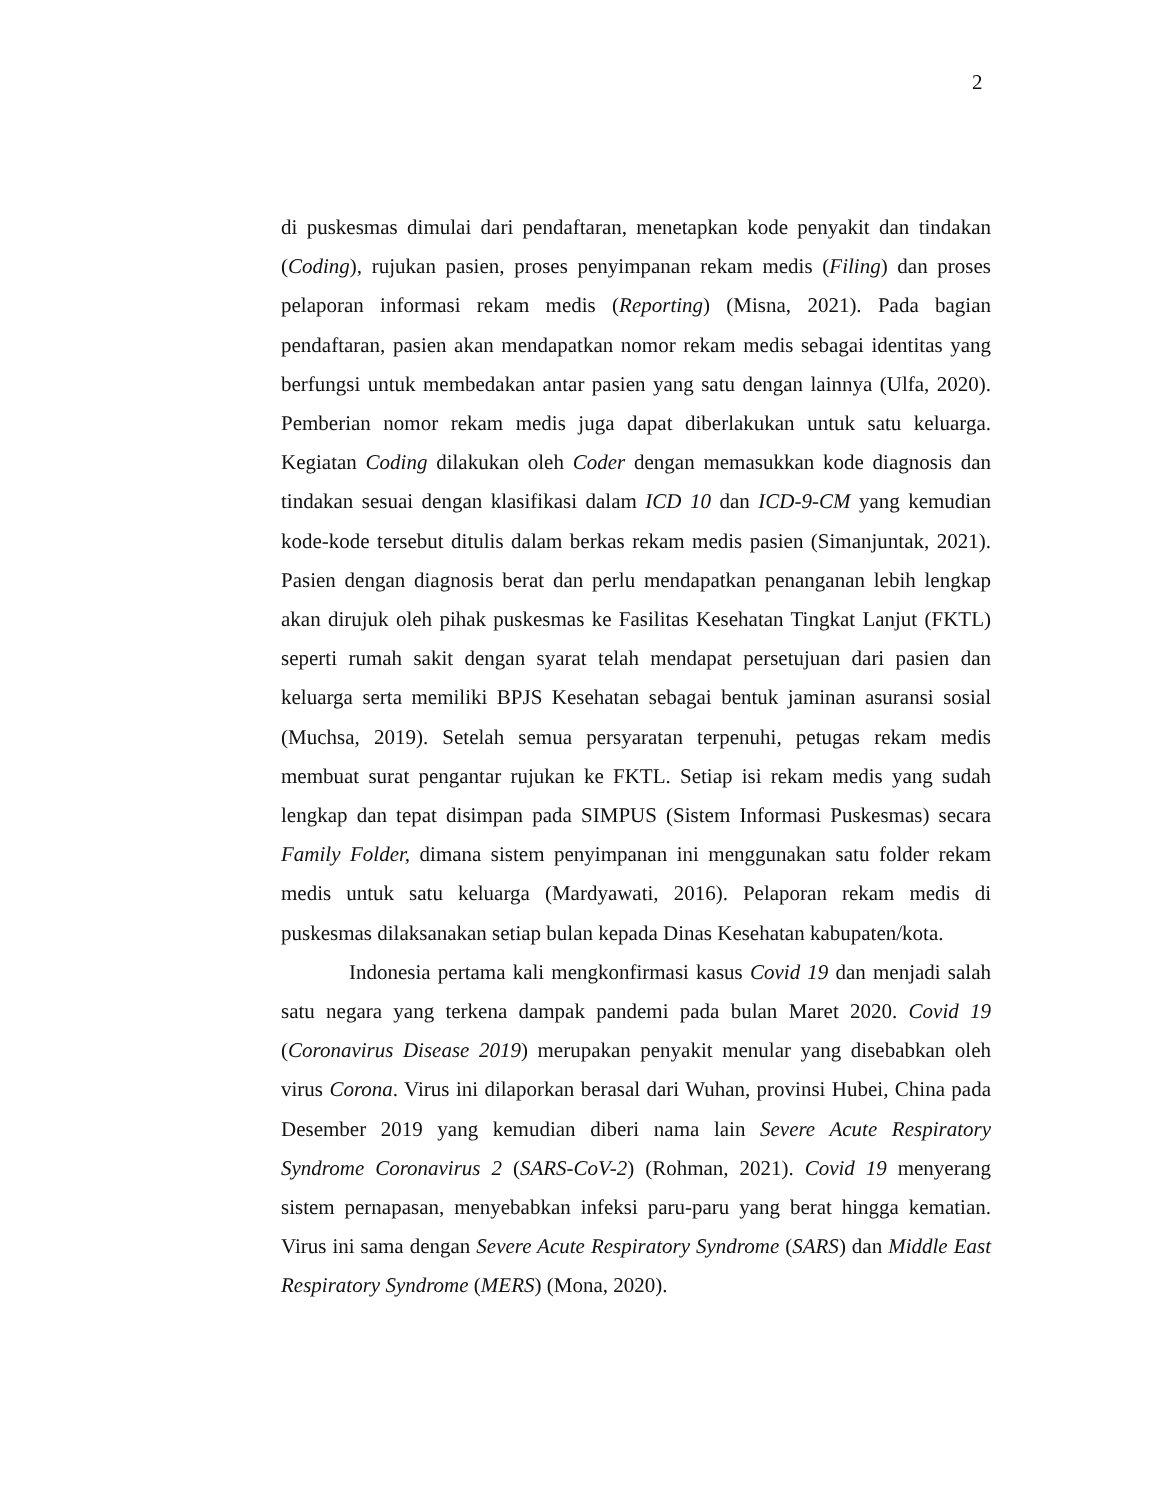2
di puskesmas dimulai dari pendaftaran, menetapkan kode penyakit dan tindakan (Coding), rujukan pasien, proses penyimpanan rekam medis (Filing) dan proses pelaporan informasi rekam medis (Reporting) (Misna, 2021). Pada bagian pendaftaran, pasien akan mendapatkan nomor rekam medis sebagai identitas yang berfungsi untuk membedakan antar pasien yang satu dengan lainnya (Ulfa, 2020). Pemberian nomor rekam medis juga dapat diberlakukan untuk satu keluarga. Kegiatan Coding dilakukan oleh Coder dengan memasukkan kode diagnosis dan tindakan sesuai dengan klasifikasi dalam ICD 10 dan ICD-9-CM yang kemudian kode-kode tersebut ditulis dalam berkas rekam medis pasien (Simanjuntak, 2021). Pasien dengan diagnosis berat dan perlu mendapatkan penanganan lebih lengkap akan dirujuk oleh pihak puskesmas ke Fasilitas Kesehatan Tingkat Lanjut (FKTL) seperti rumah sakit dengan syarat telah mendapat persetujuan dari pasien dan keluarga serta memiliki BPJS Kesehatan sebagai bentuk jaminan asuransi sosial (Muchsa, 2019). Setelah semua persyaratan terpenuhi, petugas rekam medis membuat surat pengantar rujukan ke FKTL. Setiap isi rekam medis yang sudah lengkap dan tepat disimpan pada SIMPUS (Sistem Informasi Puskesmas) secara Family Folder, dimana sistem penyimpanan ini menggunakan satu folder rekam medis untuk satu keluarga (Mardyawati, 2016). Pelaporan rekam medis di puskesmas dilaksanakan setiap bulan kepada Dinas Kesehatan kabupaten/kota.
Indonesia pertama kali mengkonfirmasi kasus Covid 19 dan menjadi salah satu negara yang terkena dampak pandemi pada bulan Maret 2020. Covid 19 (Coronavirus Disease 2019) merupakan penyakit menular yang disebabkan oleh virus Corona. Virus ini dilaporkan berasal dari Wuhan, provinsi Hubei, China pada Desember 2019 yang kemudian diberi nama lain Severe Acute Respiratory Syndrome Coronavirus 2 (SARS-CoV-2) (Rohman, 2021). Covid 19 menyerang sistem pernapasan, menyebabkan infeksi paru-paru yang berat hingga kematian. Virus ini sama dengan Severe Acute Respiratory Syndrome (SARS) dan Middle East Respiratory Syndrome (MERS) (Mona, 2020).